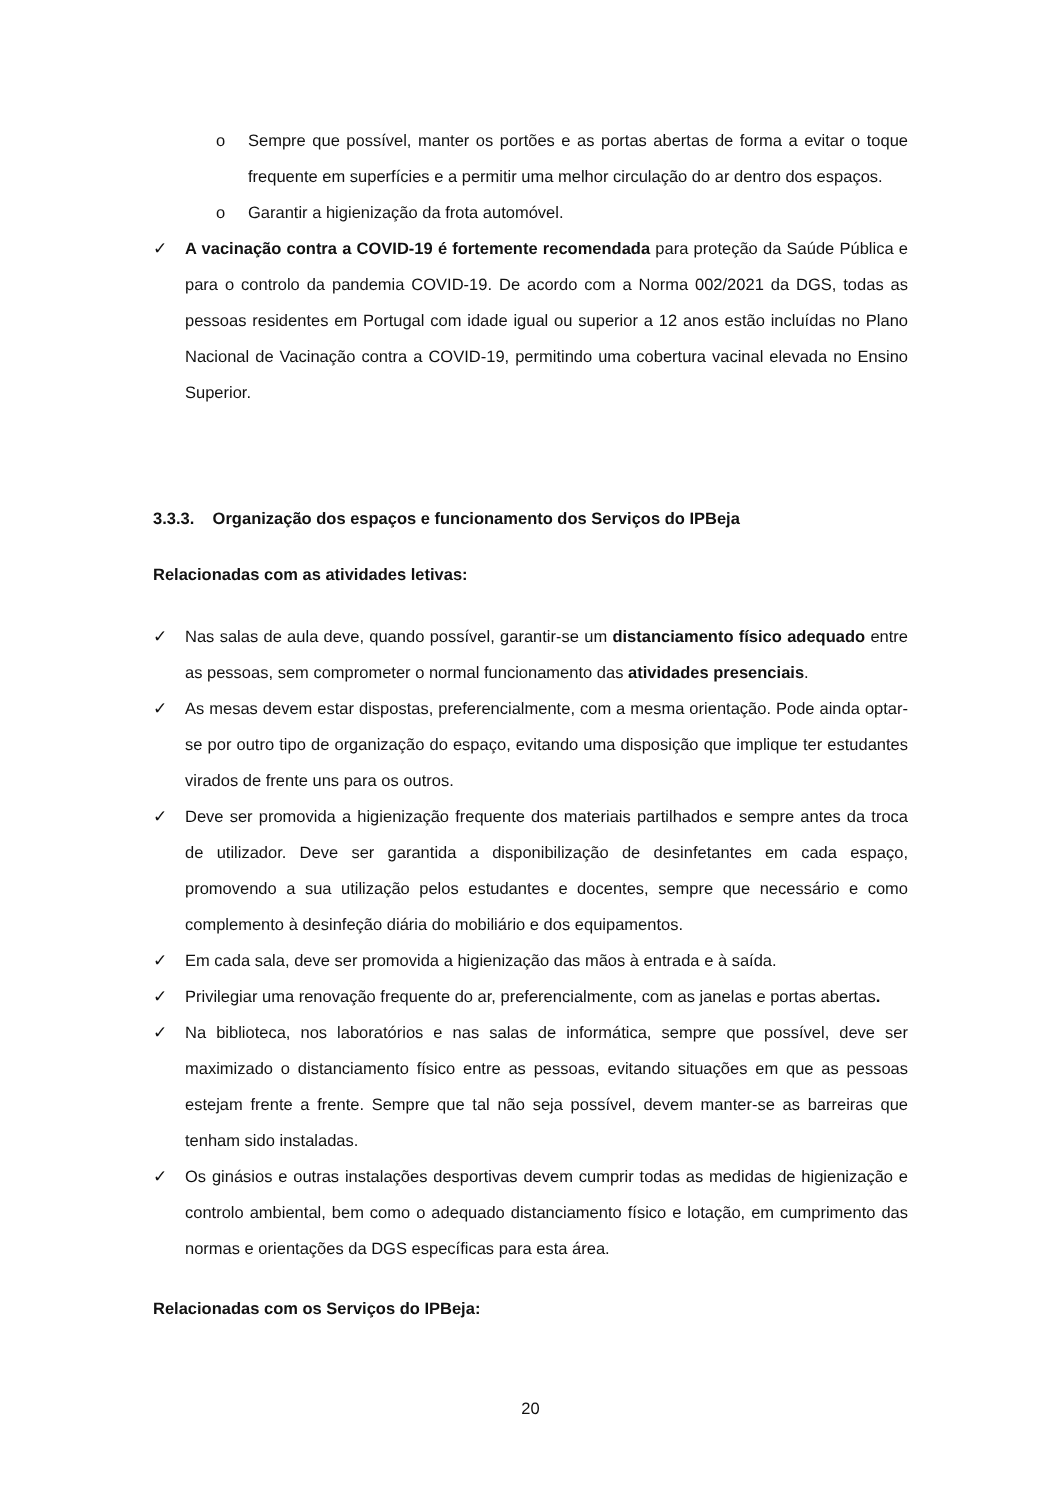o Sempre que possível, manter os portões e as portas abertas de forma a evitar o toque frequente em superfícies e a permitir uma melhor circulação do ar dentro dos espaços.
o Garantir a higienização da frota automóvel.
✓ A vacinação contra a COVID-19 é fortemente recomendada para proteção da Saúde Pública e para o controlo da pandemia COVID-19. De acordo com a Norma 002/2021 da DGS, todas as pessoas residentes em Portugal com idade igual ou superior a 12 anos estão incluídas no Plano Nacional de Vacinação contra a COVID-19, permitindo uma cobertura vacinal elevada no Ensino Superior.
3.3.3. Organização dos espaços e funcionamento dos Serviços do IPBeja
Relacionadas com as atividades letivas:
✓ Nas salas de aula deve, quando possível, garantir-se um distanciamento físico adequado entre as pessoas, sem comprometer o normal funcionamento das atividades presenciais.
✓ As mesas devem estar dispostas, preferencialmente, com a mesma orientação. Pode ainda optar-se por outro tipo de organização do espaço, evitando uma disposição que implique ter estudantes virados de frente uns para os outros.
✓ Deve ser promovida a higienização frequente dos materiais partilhados e sempre antes da troca de utilizador. Deve ser garantida a disponibilização de desinfetantes em cada espaço, promovendo a sua utilização pelos estudantes e docentes, sempre que necessário e como complemento à desinfeção diária do mobiliário e dos equipamentos.
✓ Em cada sala, deve ser promovida a higienização das mãos à entrada e à saída.
✓ Privilegiar uma renovação frequente do ar, preferencialmente, com as janelas e portas abertas.
✓ Na biblioteca, nos laboratórios e nas salas de informática, sempre que possível, deve ser maximizado o distanciamento físico entre as pessoas, evitando situações em que as pessoas estejam frente a frente. Sempre que tal não seja possível, devem manter-se as barreiras que tenham sido instaladas.
✓ Os ginásios e outras instalações desportivas devem cumprir todas as medidas de higienização e controlo ambiental, bem como o adequado distanciamento físico e lotação, em cumprimento das normas e orientações da DGS específicas para esta área.
Relacionadas com os Serviços do IPBeja:
20